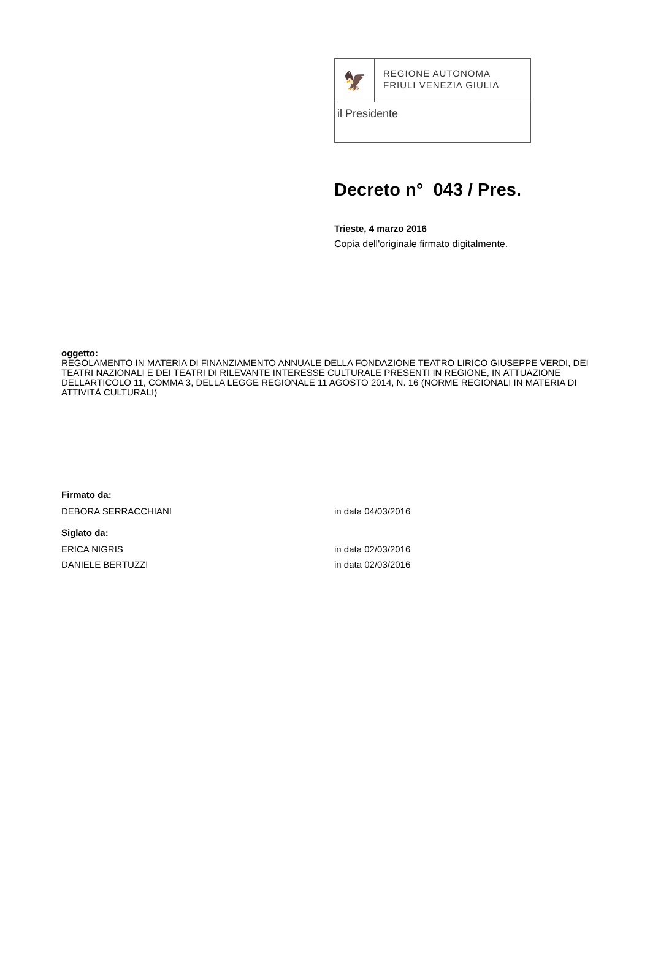🦅
REGIONE AUTONOMA
FRIULI VENEZIA GIULIA
il Presidente
Decreto n° 043 / Pres.
Trieste, 4 marzo 2016
Copia dell'originale firmato digitalmente.
oggetto:
REGOLAMENTO IN MATERIA DI FINANZIAMENTO ANNUALE DELLA FONDAZIONE TEATRO LIRICO GIUSEPPE VERDI, DEI TEATRI NAZIONALI E DEI TEATRI DI RILEVANTE INTERESSE CULTURALE PRESENTI IN REGIONE, IN ATTUAZIONE DELLARTICOLO 11, COMMA 3, DELLA LEGGE REGIONALE 11 AGOSTO 2014, N. 16 (NORME REGIONALI IN MATERIA DI ATTIVITÀ CULTURALI)
Firmato da:
DEBORA SERRACCHIANI in data 04/03/2016
Siglato da:
ERICA NIGRIS in data 02/03/2016
DANIELE BERTUZZI in data 02/03/2016